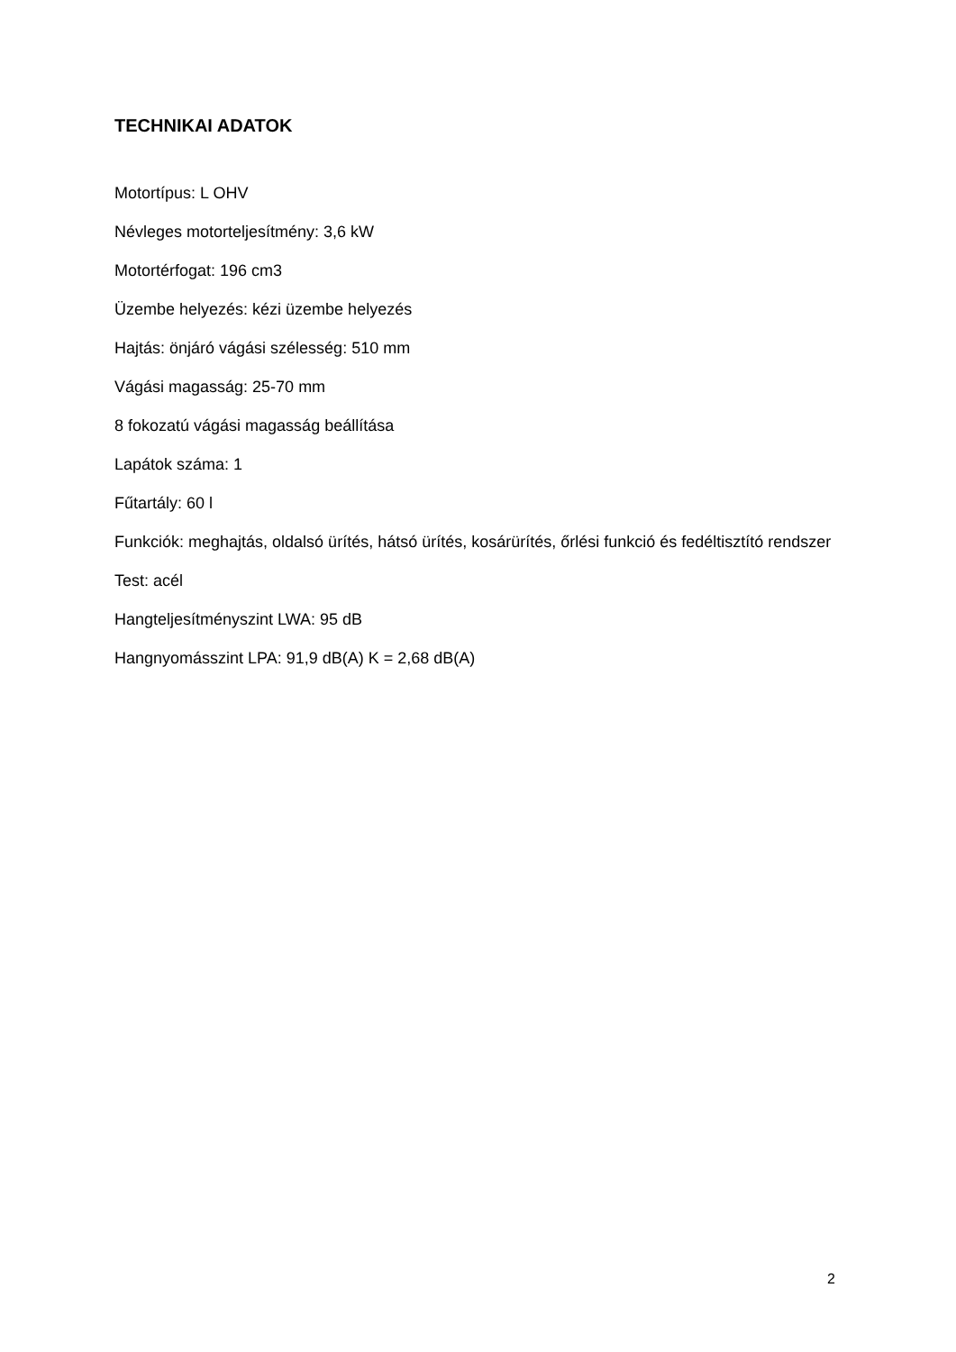TECHNIKAI ADATOK
Motortípus: L OHV
Névleges motorteljesítmény: 3,6 kW
Motortérfogat: 196 cm3
Üzembe helyezés: kézi üzembe helyezés
Hajtás: önjáró vágási szélesség: 510 mm
Vágási magasság: 25-70 mm
8 fokozatú vágási magasság beállítása
Lapátok száma: 1
Fűtartály: 60 l
Funkciók: meghajtás, oldalsó ürítés, hátsó ürítés, kosárürítés, őrlési funkció és fedéltisztító rendszer
Test: acél
Hangteljesítményszint LWA: 95 dB
Hangnyomásszint LPA: 91,9 dB(A) K = 2,68 dB(A)
2